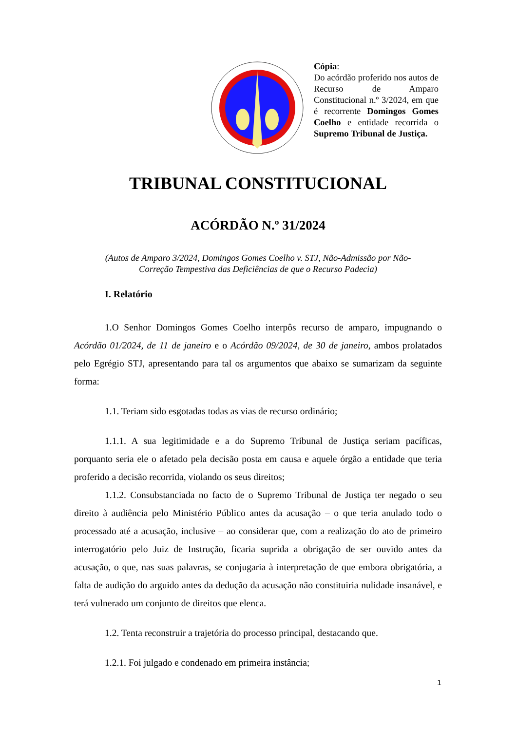Cópia:
Do acórdão proferido nos autos de Recurso de Amparo Constitucional n.º 3/2024, em que é recorrente Domingos Gomes Coelho e entidade recorrida o Supremo Tribunal de Justiça.
TRIBUNAL CONSTITUCIONAL
ACÓRDÃO N.º 31/2024
(Autos de Amparo 3/2024, Domingos Gomes Coelho v. STJ, Não-Admissão por Não-
Correção Tempestiva das Deficiências de que o Recurso Padecia)
I. Relatório
1.O Senhor Domingos Gomes Coelho interpôs recurso de amparo, impugnando o Acórdão 01/2024, de 11 de janeiro e o Acórdão 09/2024, de 30 de janeiro, ambos prolatados pelo Egrégio STJ, apresentando para tal os argumentos que abaixo se sumarizam da seguinte forma:
1.1. Teriam sido esgotadas todas as vias de recurso ordinário;
1.1.1. A sua legitimidade e a do Supremo Tribunal de Justiça seriam pacíficas, porquanto seria ele o afetado pela decisão posta em causa e aquele órgão a entidade que teria proferido a decisão recorrida, violando os seus direitos;
1.1.2. Consubstanciada no facto de o Supremo Tribunal de Justiça ter negado o seu direito à audiência pelo Ministério Público antes da acusação – o que teria anulado todo o processado até a acusação, inclusive – ao considerar que, com a realização do ato de primeiro interrogatório pelo Juiz de Instrução, ficaria suprida a obrigação de ser ouvido antes da acusação, o que, nas suas palavras, se conjugaria à interpretação de que embora obrigatória, a falta de audição do arguido antes da dedução da acusação não constituiria nulidade insanável, e terá vulnerado um conjunto de direitos que elenca.
1.2. Tenta reconstruir a trajetória do processo principal, destacando que.
1.2.1. Foi julgado e condenado em primeira instância;
1